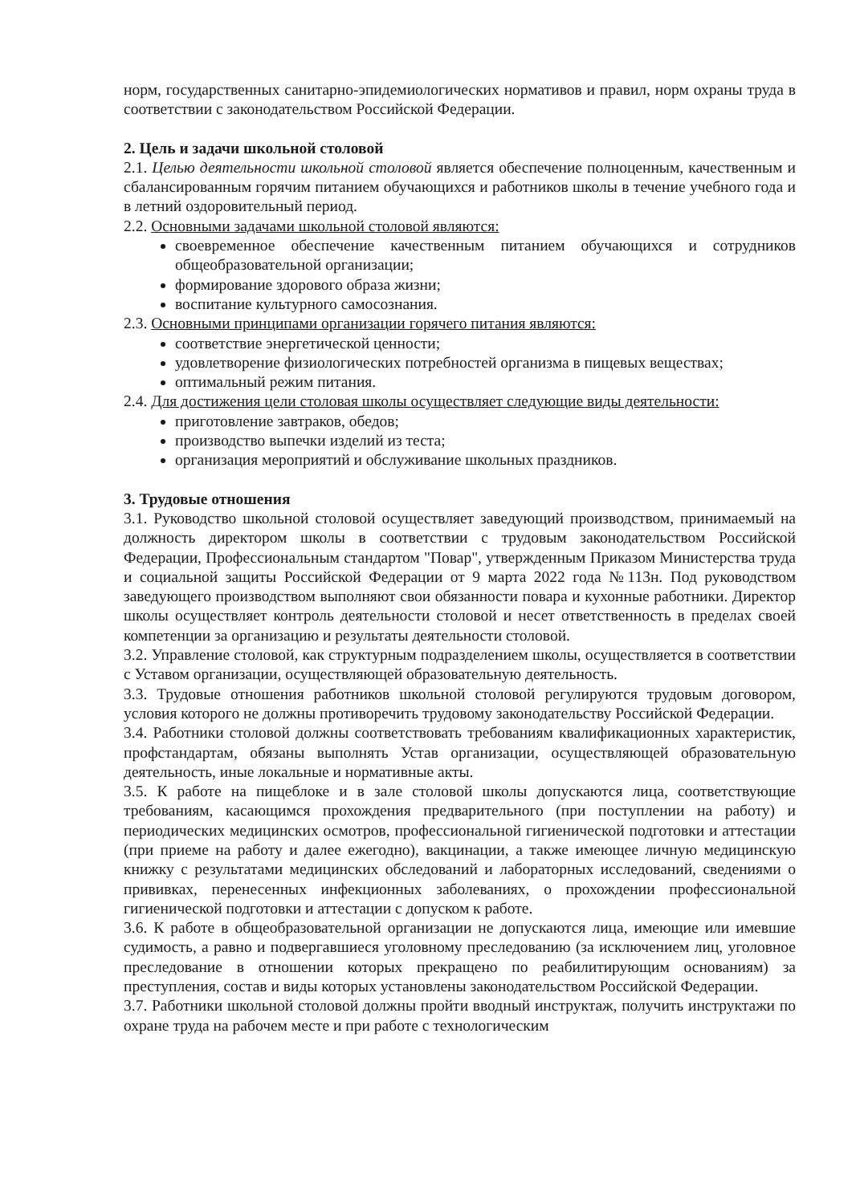норм, государственных санитарно-эпидемиологических нормативов и правил, норм охраны труда в соответствии с законодательством Российской Федерации.
2. Цель и задачи школьной столовой
2.1. Целью деятельности школьной столовой является обеспечение полноценным, качественным и сбалансированным горячим питанием обучающихся и работников школы в течение учебного года и в летний оздоровительный период.
2.2. Основными задачами школьной столовой являются:
своевременное обеспечение качественным питанием обучающихся и сотрудников общеобразовательной организации;
формирование здорового образа жизни;
воспитание культурного самосознания.
2.3. Основными принципами организации горячего питания являются:
соответствие энергетической ценности;
удовлетворение физиологических потребностей организма в пищевых веществах;
оптимальный режим питания.
2.4. Для достижения цели столовая школы осуществляет следующие виды деятельности:
приготовление завтраков, обедов;
производство выпечки изделий из теста;
организация мероприятий и обслуживание школьных праздников.
3. Трудовые отношения
3.1. Руководство школьной столовой осуществляет заведующий производством, принимаемый на должность директором школы в соответствии с трудовым законодательством Российской Федерации, Профессиональным стандартом "Повар", утвержденным Приказом Министерства труда и социальной защиты Российской Федерации от 9 марта 2022 года №113н. Под руководством заведующего производством выполняют свои обязанности повара и кухонные работники. Директор школы осуществляет контроль деятельности столовой и несет ответственность в пределах своей компетенции за организацию и результаты деятельности столовой.
3.2. Управление столовой, как структурным подразделением школы, осуществляется в соответствии с Уставом организации, осуществляющей образовательную деятельность.
3.3. Трудовые отношения работников школьной столовой регулируются трудовым договором, условия которого не должны противоречить трудовому законодательству Российской Федерации.
3.4. Работники столовой должны соответствовать требованиям квалификационных характеристик, профстандартам, обязаны выполнять Устав организации, осуществляющей образовательную деятельность, иные локальные и нормативные акты.
3.5. К работе на пищеблоке и в зале столовой школы допускаются лица, соответствующие требованиям, касающимся прохождения предварительного (при поступлении на работу) и периодических медицинских осмотров, профессиональной гигиенической подготовки и аттестации (при приеме на работу и далее ежегодно), вакцинации, а также имеющее личную медицинскую книжку с результатами медицинских обследований и лабораторных исследований, сведениями о прививках, перенесенных инфекционных заболеваниях, о прохождении профессиональной гигиенической подготовки и аттестации с допуском к работе.
3.6. К работе в общеобразовательной организации не допускаются лица, имеющие или имевшие судимость, а равно и подвергавшиеся уголовному преследованию (за исключением лиц, уголовное преследование в отношении которых прекращено по реабилитирующим основаниям) за преступления, состав и виды которых установлены законодательством Российской Федерации.
3.7. Работники школьной столовой должны пройти вводный инструктаж, получить инструктажи по охране труда на рабочем месте и при работе с технологическим